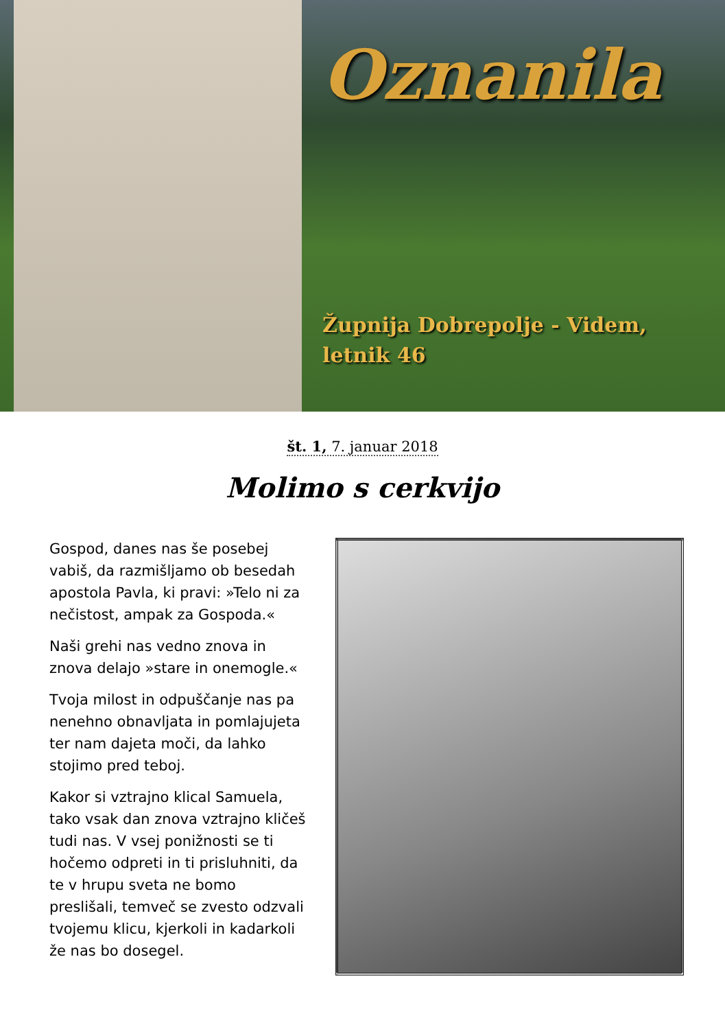Oznanila
Župnija Dobrepolje - Videm,
letnik 46
št. 1, 7. januar 2018
Molimo s cerkvijo
Gospod, danes nas še posebej vabiš, da razmišljamo ob besedah apostola Pavla, ki pravi: »Telo ni za nečistost, ampak za Gospoda.«
Naši grehi nas vedno znova in znova delajo »stare in onemogle.«
Tvoja milost in odpuščanje nas pa nenehno obnavljata in pomlajujeta ter nam dajeta moči, da lahko stojimo pred teboj.
Kakor si vztrajno klical Samuela, tako vsak dan znova vztrajno kličeš tudi nas. V vsej ponižnosti se ti hočemo odpreti in ti prisluhniti, da te v hrupu sveta ne bomo preslišali, temveč se zvesto odzvali tvojemu klicu, kjerkoli in kadarkoli že nas bo dosegel.